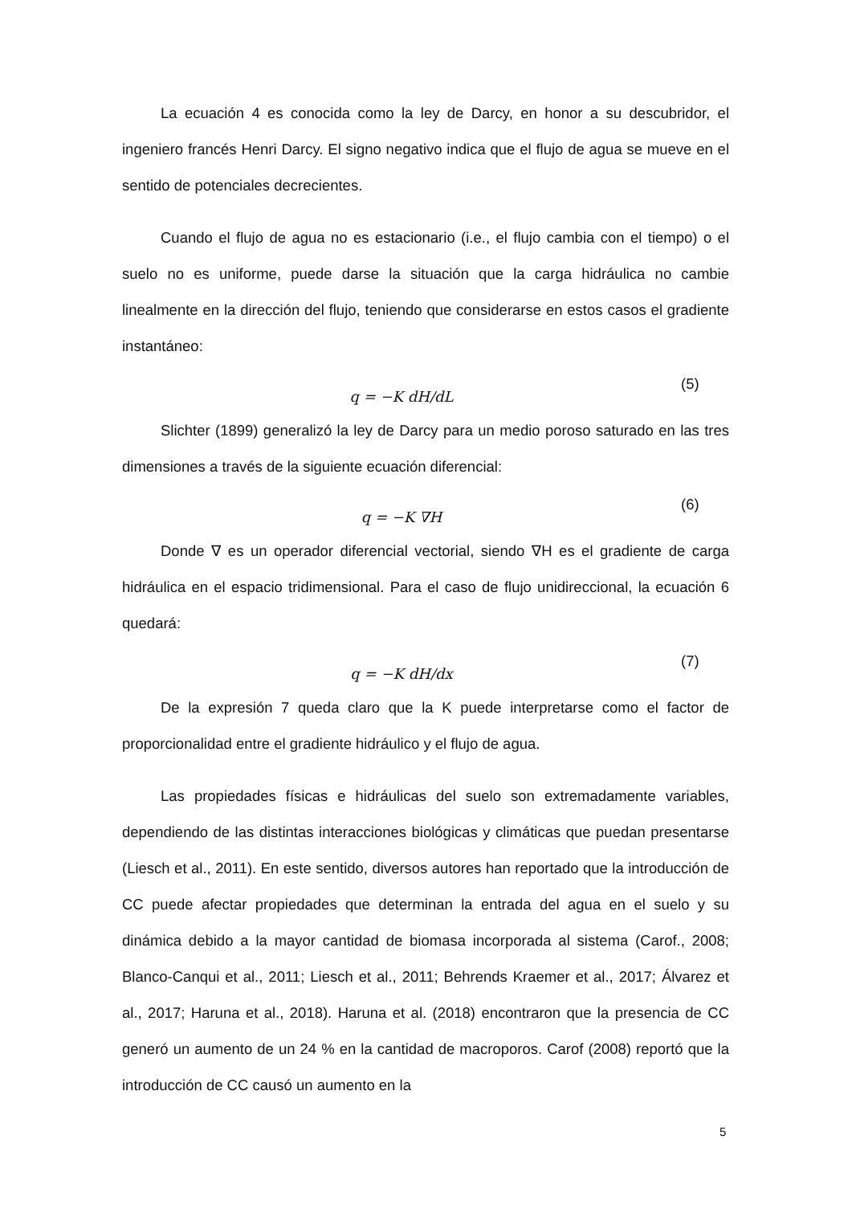La ecuación 4 es conocida como la ley de Darcy, en honor a su descubridor, el ingeniero francés Henri Darcy. El signo negativo indica que el flujo de agua se mueve en el sentido de potenciales decrecientes.
Cuando el flujo de agua no es estacionario (i.e., el flujo cambia con el tiempo) o el suelo no es uniforme, puede darse la situación que la carga hidráulica no cambie linealmente en la dirección del flujo, teniendo que considerarse en estos casos el gradiente instantáneo:
q = −K dH/dL
(5)
Slichter (1899) generalizó la ley de Darcy para un medio poroso saturado en las tres dimensiones a través de la siguiente ecuación diferencial:
q = −K ∇H
(6)
Donde ∇ es un operador diferencial vectorial, siendo ∇H es el gradiente de carga hidráulica en el espacio tridimensional. Para el caso de flujo unidireccional, la ecuación 6 quedará:
q = −K dH/dx
(7)
De la expresión 7 queda claro que la K puede interpretarse como el factor de proporcionalidad entre el gradiente hidráulico y el flujo de agua.
Las propiedades físicas e hidráulicas del suelo son extremadamente variables, dependiendo de las distintas interacciones biológicas y climáticas que puedan presentarse (Liesch et al., 2011). En este sentido, diversos autores han reportado que la introducción de CC puede afectar propiedades que determinan la entrada del agua en el suelo y su dinámica debido a la mayor cantidad de biomasa incorporada al sistema (Carof., 2008; Blanco-Canqui et al., 2011; Liesch et al., 2011; Behrends Kraemer et al., 2017; Álvarez et al., 2017; Haruna et al., 2018). Haruna et al. (2018) encontraron que la presencia de CC generó un aumento de un 24 % en la cantidad de macroporos. Carof (2008) reportó que la introducción de CC causó un aumento en la
5